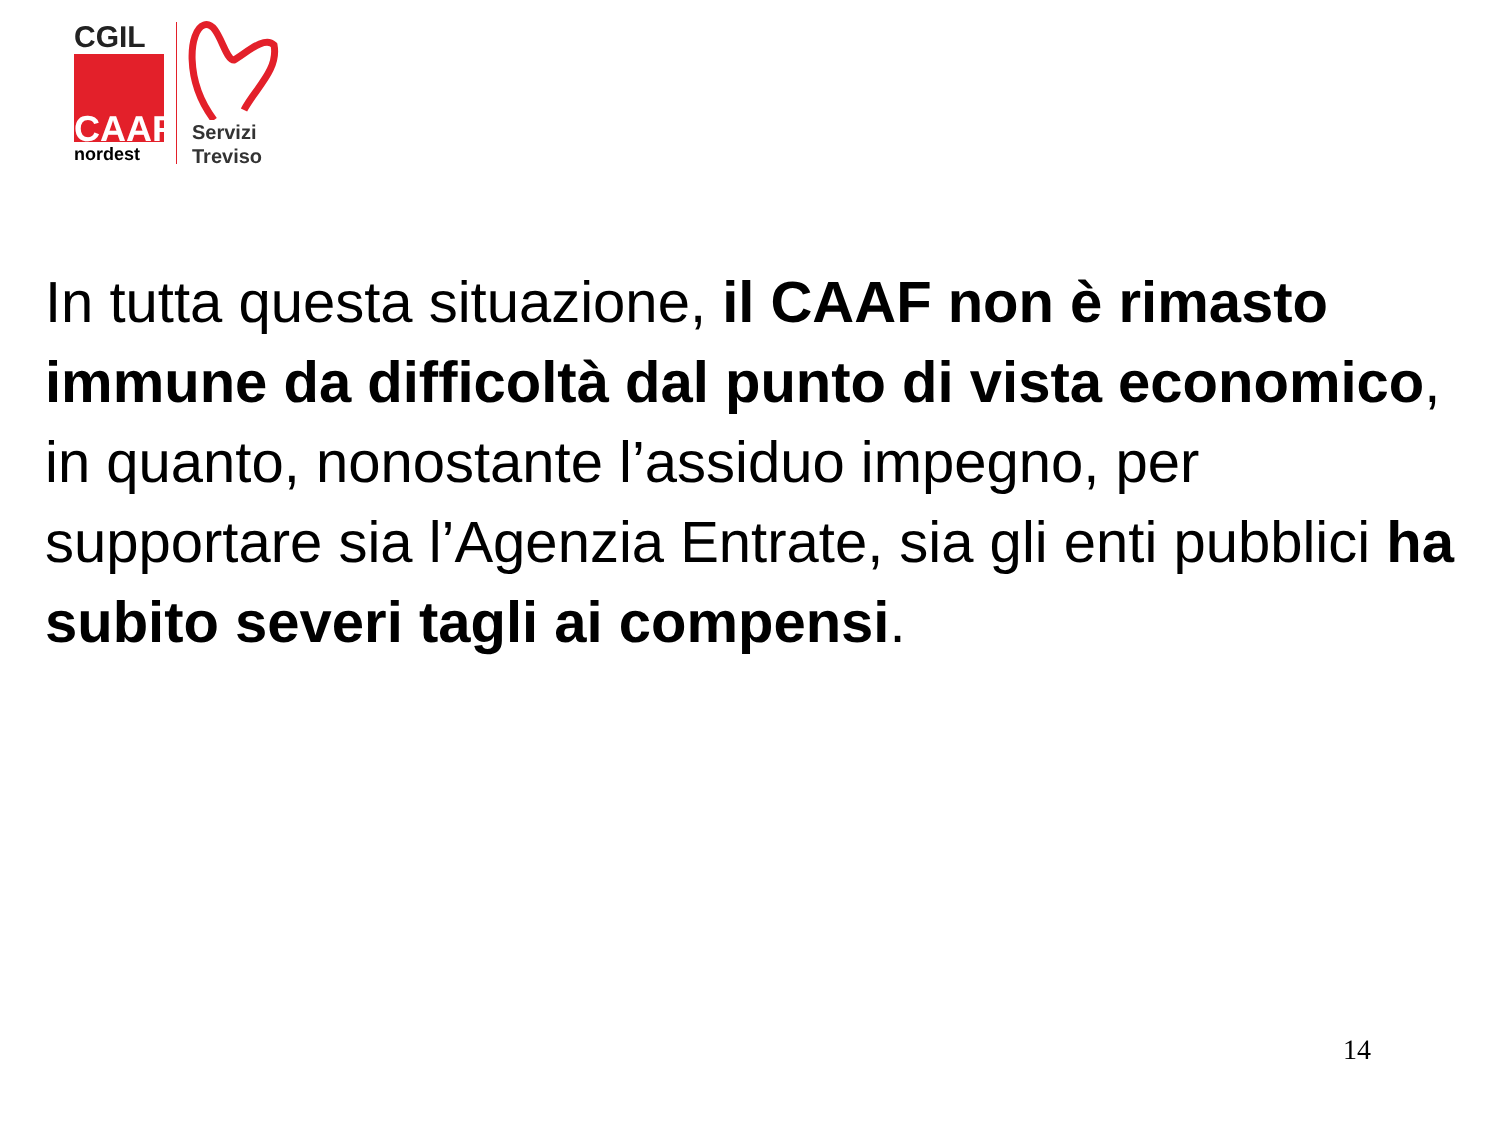CGIL
CAAF
nordest
Servizi
Treviso
In tutta questa situazione, il CAAF non è rimasto immune da difficoltà dal punto di vista economico, in quanto, nonostante l’assiduo impegno, per supportare sia l’Agenzia Entrate, sia gli enti pubblici ha subito severi tagli ai compensi.
14